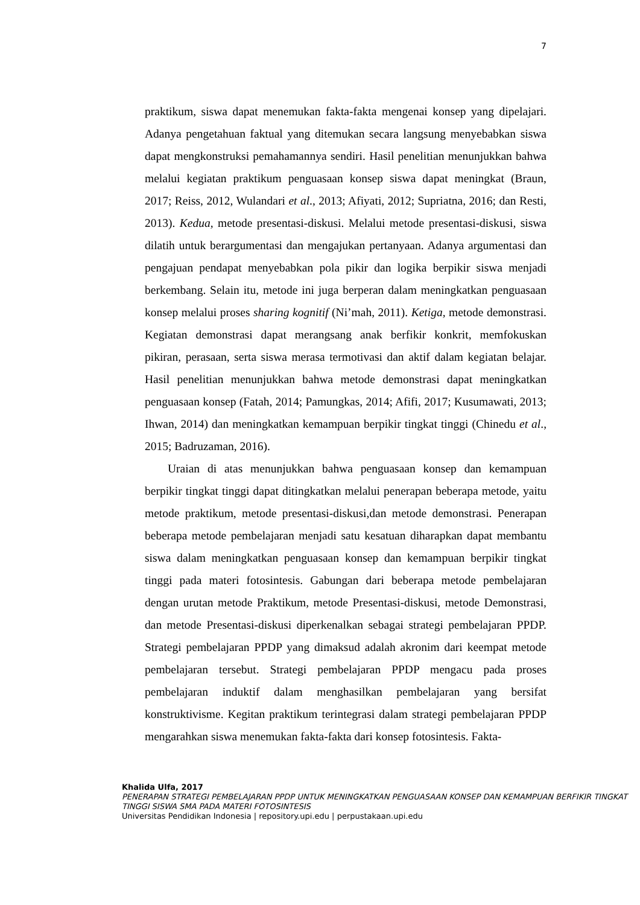7
praktikum, siswa dapat menemukan fakta-fakta mengenai konsep yang dipelajari. Adanya pengetahuan faktual yang ditemukan secara langsung menyebabkan siswa dapat mengkonstruksi pemahamannya sendiri. Hasil penelitian menunjukkan bahwa melalui kegiatan praktikum penguasaan konsep siswa dapat meningkat (Braun, 2017; Reiss, 2012, Wulandari et al., 2013; Afiyati, 2012; Supriatna, 2016; dan Resti, 2013). Kedua, metode presentasi-diskusi. Melalui metode presentasi-diskusi, siswa dilatih untuk berargumentasi dan mengajukan pertanyaan. Adanya argumentasi dan pengajuan pendapat menyebabkan pola pikir dan logika berpikir siswa menjadi berkembang. Selain itu, metode ini juga berperan dalam meningkatkan penguasaan konsep melalui proses sharing kognitif (Ni’mah, 2011). Ketiga, metode demonstrasi. Kegiatan demonstrasi dapat merangsang anak berfikir konkrit, memfokuskan pikiran, perasaan, serta siswa merasa termotivasi dan aktif dalam kegiatan belajar. Hasil penelitian menunjukkan bahwa metode demonstrasi dapat meningkatkan penguasaan konsep (Fatah, 2014; Pamungkas, 2014; Afifi, 2017; Kusumawati, 2013; Ihwan, 2014) dan meningkatkan kemampuan berpikir tingkat tinggi (Chinedu et al., 2015; Badruzaman, 2016).
Uraian di atas menunjukkan bahwa penguasaan konsep dan kemampuan berpikir tingkat tinggi dapat ditingkatkan melalui penerapan beberapa metode, yaitu metode praktikum, metode presentasi-diskusi,dan metode demonstrasi. Penerapan beberapa metode pembelajaran menjadi satu kesatuan diharapkan dapat membantu siswa dalam meningkatkan penguasaan konsep dan kemampuan berpikir tingkat tinggi pada materi fotosintesis. Gabungan dari beberapa metode pembelajaran dengan urutan metode Praktikum, metode Presentasi-diskusi, metode Demonstrasi, dan metode Presentasi-diskusi diperkenalkan sebagai strategi pembelajaran PPDP. Strategi pembelajaran PPDP yang dimaksud adalah akronim dari keempat metode pembelajaran tersebut. Strategi pembelajaran PPDP mengacu pada proses pembelajaran induktif dalam menghasilkan pembelajaran yang bersifat konstruktivisme. Kegitan praktikum terintegrasi dalam strategi pembelajaran PPDP mengarahkan siswa menemukan fakta-fakta dari konsep fotosintesis. Fakta-
Khalida Ulfa, 2017
PENERAPAN STRATEGI PEMBELAJARAN PPDP UNTUK MENINGKATKAN PENGUASAAN KONSEP DAN KEMAMPUAN BERFIKIR TINGKAT TINGGI SISWA SMA PADA MATERI FOTOSINTESIS
Universitas Pendidikan Indonesia | repository.upi.edu | perpustakaan.upi.edu